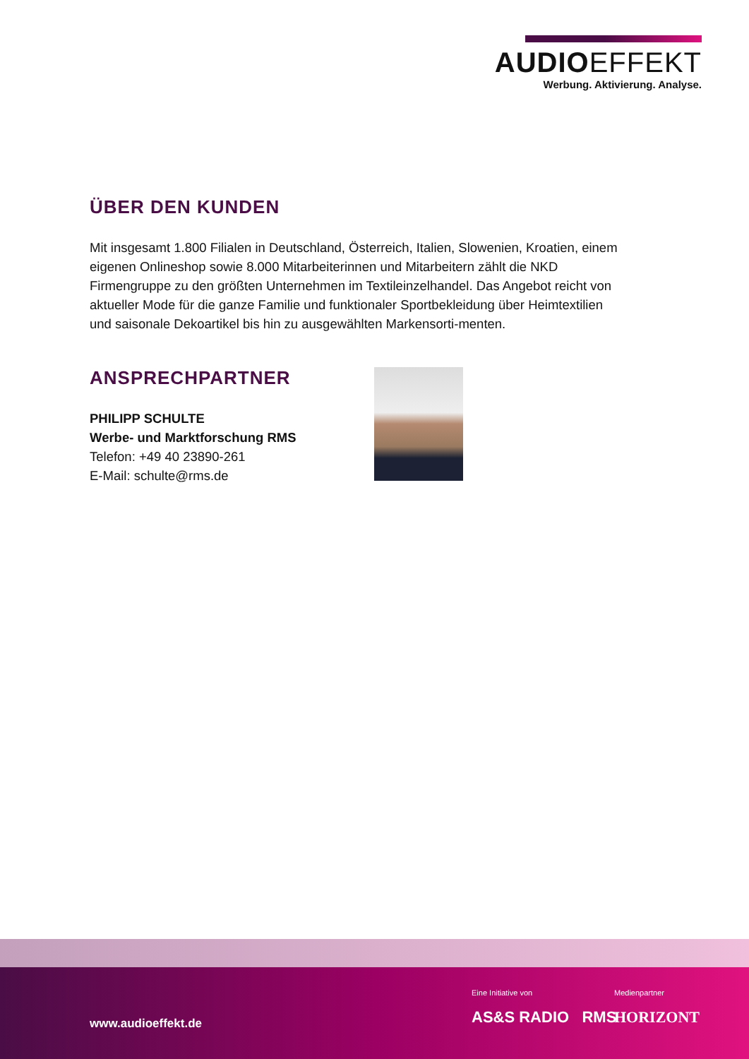AUDIOEFFEKT
Werbung. Aktivierung. Analyse.
ÜBER DEN KUNDEN
Mit insgesamt 1.800 Filialen in Deutschland, Österreich, Italien, Slowenien, Kroatien, einem eigenen Onlineshop sowie 8.000 Mitarbeiterinnen und Mitarbeitern zählt die NKD Firmengruppe zu den größten Unternehmen im Textileinzelhandel. Das Angebot reicht von aktueller Mode für die ganze Familie und funktionaler Sportbekleidung über Heimtextilien und saisonale Dekoartikel bis hin zu ausgewählten Markensorti-menten.
ANSPRECHPARTNER
PHILIPP SCHULTE
Werbe- und Marktforschung RMS
Telefon: +49 40 23890-261
E-Mail: schulte@rms.de
www.audioeffekt.de
Eine Initiative von
AS&S RADIO RMS
Medienpartner
HORIZONT